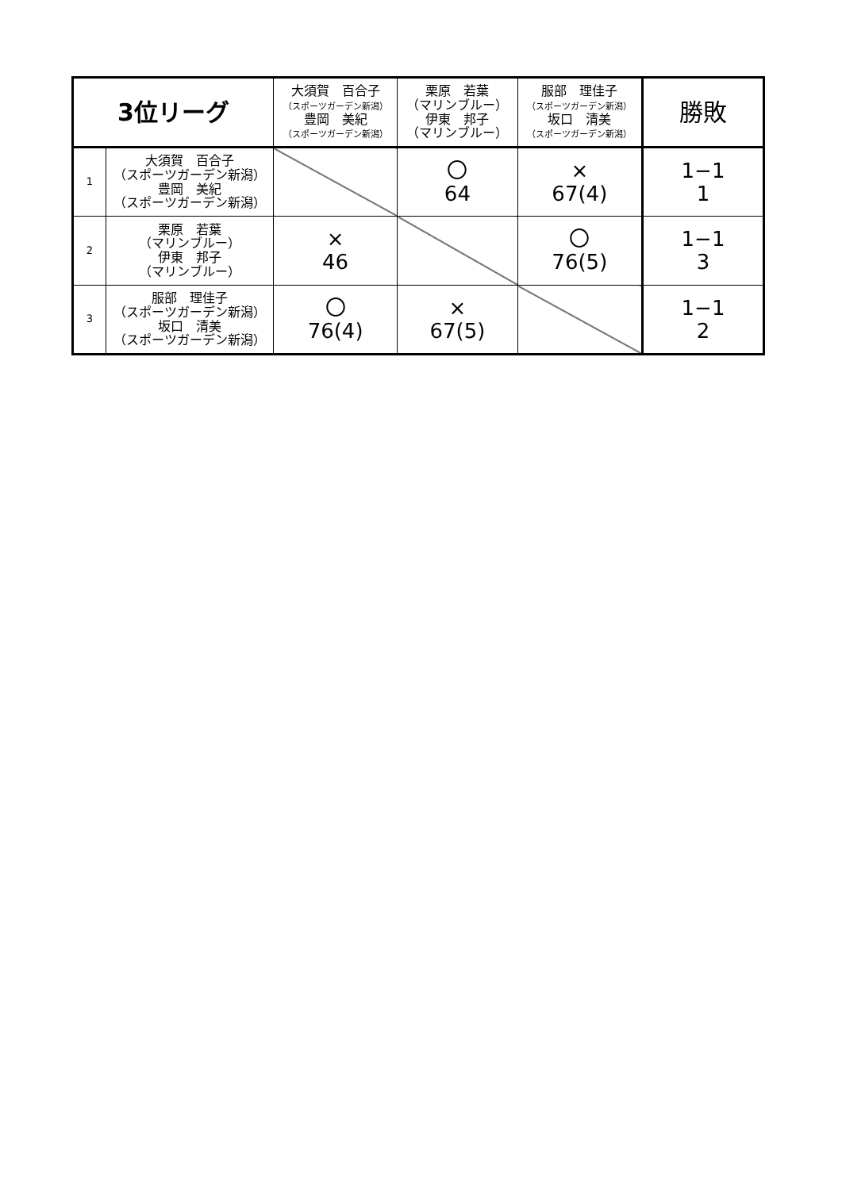| 3位リーグ | | 大須賀 百合子 （スポーツガーデン新潟） 豊岡 美紀 （スポーツガーデン新潟） | 栗原 若葉 （マリンブルー） 伊東 邦子 （マリンブルー） | 服部 理佳子 （スポーツガーデン新潟） 坂口 清美 （スポーツガーデン新潟） | 勝敗 |
| --- | --- | --- | --- | --- | --- |
| 1 | 大須賀 百合子 （スポーツガーデン新潟） 豊岡 美紀 （スポーツガーデン新潟） | | 〇 64 | × 67(4) | 1−1 1 |
| 2 | 栗原 若葉 （マリンブルー） 伊東 邦子 （マリンブルー） | × 46 | | 〇 76(5) | 1−1 3 |
| 3 | 服部 理佳子 （スポーツガーデン新潟） 坂口 清美 （スポーツガーデン新潟） | 〇 76(4) | × 67(5) | | 1−1 2 |